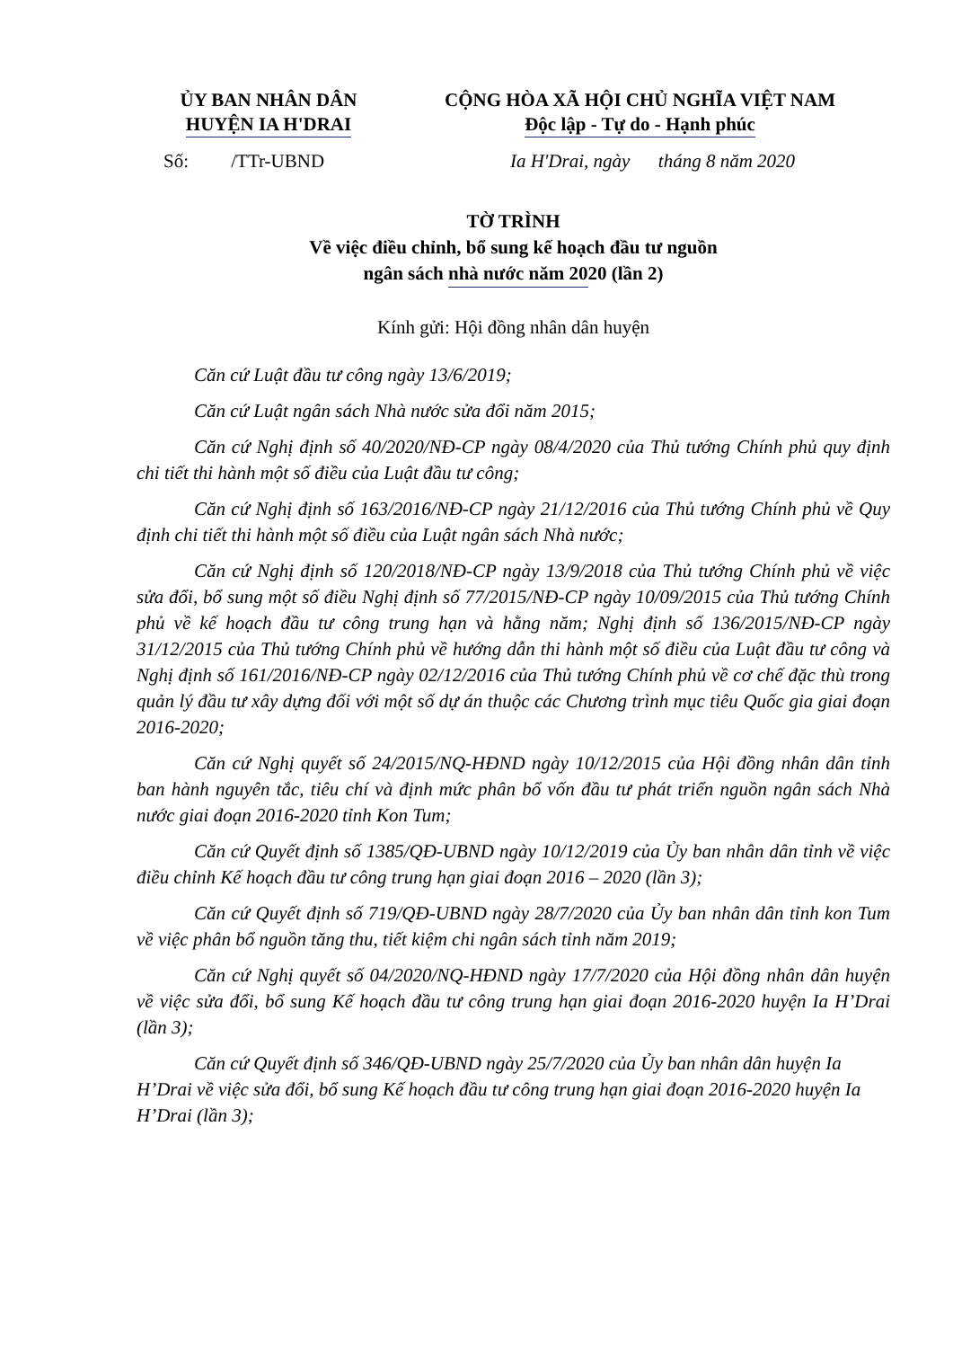ỦY BAN NHÂN DÂN
HUYỆN IA H'DRAI
CỘNG HÒA XÃ HỘI CHỦ NGHĨA VIỆT NAM
Độc lập - Tự do - Hạnh phúc
Số: /TTr-UBND Ia H'Drai, ngày tháng 8 năm 2020
TỜ TRÌNH
Về việc điều chỉnh, bổ sung kế hoạch đầu tư nguồn
ngân sách nhà nước năm 2020 (lần 2)
Kính gửi: Hội đồng nhân dân huyện
Căn cứ Luật đầu tư công ngày 13/6/2019;
Căn cứ Luật ngân sách Nhà nước sửa đổi năm 2015;
Căn cứ Nghị định số 40/2020/NĐ-CP ngày 08/4/2020 của Thủ tướng Chính phủ quy định chi tiết thi hành một số điều của Luật đầu tư công;
Căn cứ Nghị định số 163/2016/NĐ-CP ngày 21/12/2016 của Thủ tướng Chính phủ về Quy định chi tiết thi hành một số điều của Luật ngân sách Nhà nước;
Căn cứ Nghị định số 120/2018/NĐ-CP ngày 13/9/2018 của Thủ tướng Chính phủ về việc sửa đổi, bổ sung một số điều Nghị định số 77/2015/NĐ-CP ngày 10/09/2015 của Thủ tướng Chính phủ về kế hoạch đầu tư công trung hạn và hằng năm; Nghị định số 136/2015/NĐ-CP ngày 31/12/2015 của Thủ tướng Chính phủ về hướng dẫn thi hành một số điều của Luật đầu tư công và Nghị định số 161/2016/NĐ-CP ngày 02/12/2016 của Thủ tướng Chính phủ về cơ chế đặc thù trong quản lý đầu tư xây dựng đối với một số dự án thuộc các Chương trình mục tiêu Quốc gia giai đoạn 2016-2020;
Căn cứ Nghị quyết số 24/2015/NQ-HĐND ngày 10/12/2015 của Hội đồng nhân dân tỉnh ban hành nguyên tắc, tiêu chí và định mức phân bổ vốn đầu tư phát triển nguồn ngân sách Nhà nước giai đoạn 2016-2020 tỉnh Kon Tum;
Căn cứ Quyết định số 1385/QĐ-UBND ngày 10/12/2019 của Ủy ban nhân dân tỉnh về việc điều chỉnh Kế hoạch đầu tư công trung hạn giai đoạn 2016 – 2020 (lần 3);
Căn cứ Quyết định số 719/QĐ-UBND ngày 28/7/2020 của Ủy ban nhân dân tỉnh kon Tum về việc phân bổ nguồn tăng thu, tiết kiệm chi ngân sách tỉnh năm 2019;
Căn cứ Nghị quyết số 04/2020/NQ-HĐND ngày 17/7/2020 của Hội đồng nhân dân huyện về việc sửa đổi, bổ sung Kế hoạch đầu tư công trung hạn giai đoạn 2016-2020 huyện Ia H’Drai (lần 3);
Căn cứ Quyết định số 346/QĐ-UBND ngày 25/7/2020 của Ủy ban nhân dân huyện Ia H’Drai về việc sửa đổi, bổ sung Kế hoạch đầu tư công trung hạn giai đoạn 2016-2020 huyện Ia H’Drai (lần 3);